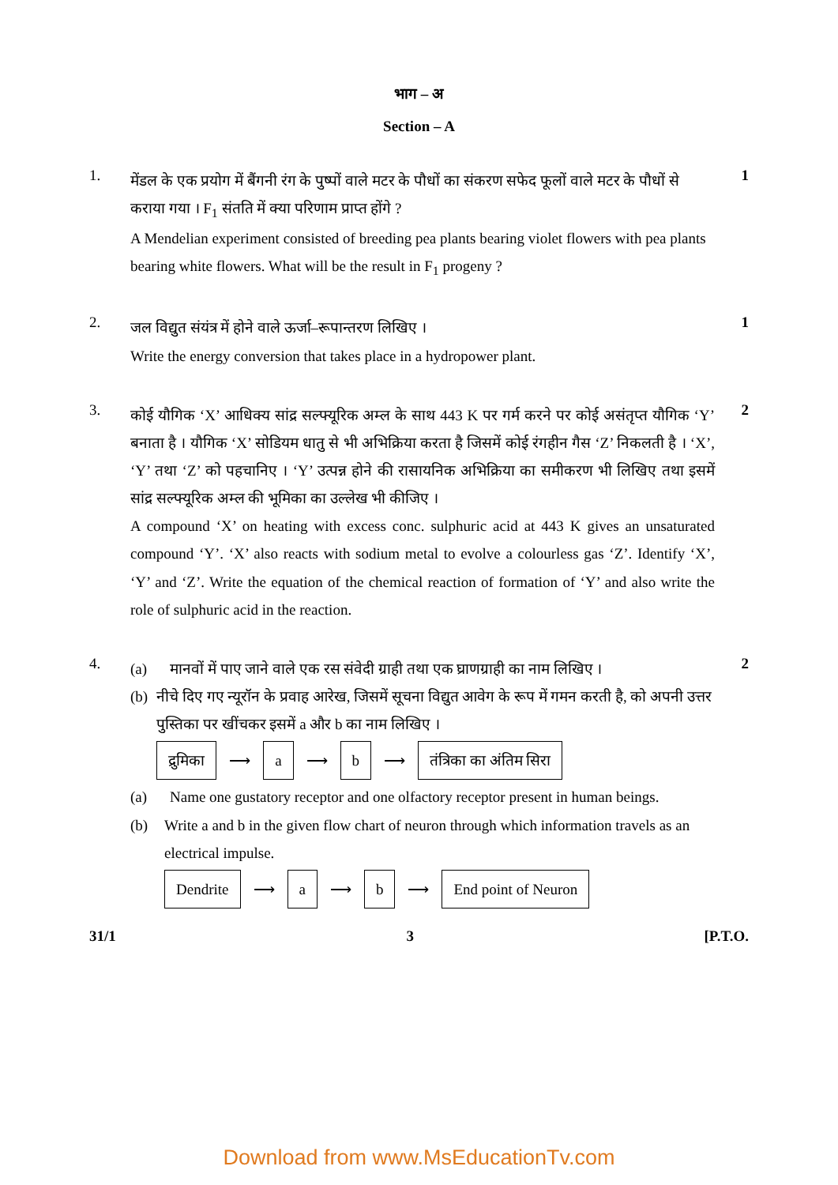भाग – अ
Section – A
1.
मेंडल के एक प्रयोग में बैंगनी रंग के पुष्पों वाले मटर के पौधों का संकरण सफेद फूलों वाले मटर के पौधों से कराया गया । F<sub>1</sub> संतति में क्या परिणाम प्राप्त होंगे ?
A Mendelian experiment consisted of breeding pea plants bearing violet flowers with pea plants bearing white flowers. What will be the result in F<sub>1</sub> progeny ?
1
2.
जल विद्युत संयंत्र में होने वाले ऊर्जा–रूपान्तरण लिखिए ।
Write the energy conversion that takes place in a hydropower plant.
1
3.
कोई यौगिक ‘X’ आधिक्य सांद्र सल्फ्यूरिक अम्ल के साथ 443 K पर गर्म करने पर कोई असंतृप्त यौगिक ‘Y’ बनाता है । यौगिक ‘X’ सोडियम धातु से भी अभिक्रिया करता है जिसमें कोई रंगहीन गैस ‘Z’ निकलती है । ‘X’, ‘Y’ तथा ‘Z’ को पहचानिए । ‘Y’ उत्पन्न होने की रासायनिक अभिक्रिया का समीकरण भी लिखिए तथा इसमें सांद्र सल्फ्यूरिक अम्ल की भूमिका का उल्लेख भी कीजिए ।
A compound ‘X’ on heating with excess conc. sulphuric acid at 443 K gives an unsaturated compound ‘Y’. ‘X’ also reacts with sodium metal to evolve a colourless gas ‘Z’. Identify ‘X’, ‘Y’ and ‘Z’. Write the equation of the chemical reaction of formation of ‘Y’ and also write the role of sulphuric acid in the reaction.
2
4.
(a) मानवों में पाए जाने वाले एक रस संवेदी ग्राही तथा एक घ्राणग्राही का नाम लिखिए ।
(b) नीचे दिए गए न्यूरॉन के प्रवाह आरेख, जिसमें सूचना विद्युत आवेग के रूप में गमन करती है, को अपनी उत्तर पुस्तिका पर खींचकर इसमें a और b का नाम लिखिए ।
द्रुमिका ⟶ a ⟶ b ⟶ तंत्रिका का अंतिम सिरा
(a) Name one gustatory receptor and one olfactory receptor present in human beings.
(b) Write a and b in the given flow chart of neuron through which information travels as an electrical impulse.
Dendrite ⟶ a ⟶ b ⟶ End point of Neuron
2
31/1 3 [P.T.O.
Download from www.MsEducationTv.com